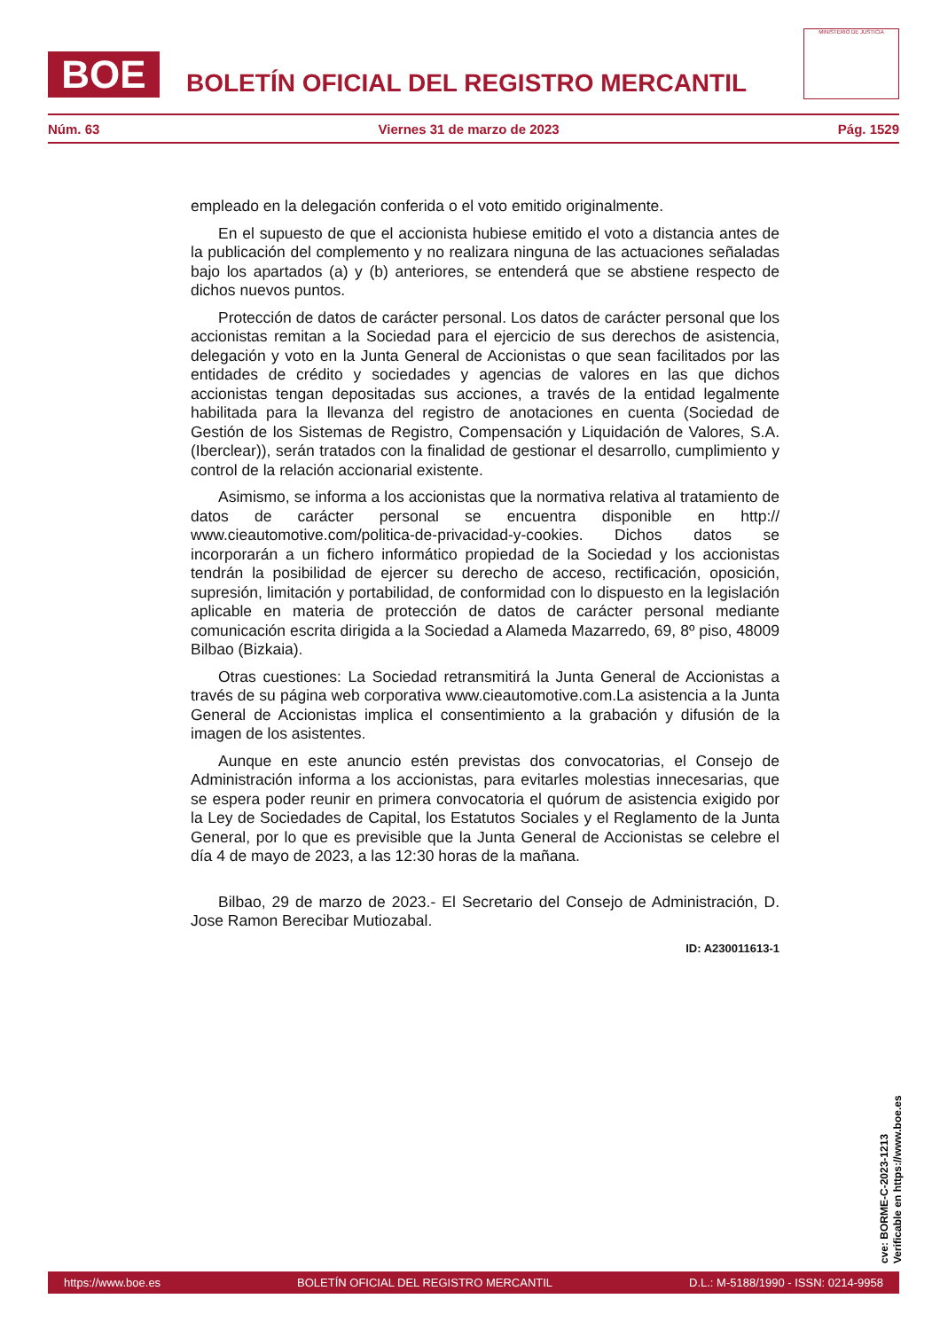BOE
BOLETÍN OFICIAL DEL REGISTRO MERCANTIL
MINISTERIO DE JUSTICIA
Núm. 63 Viernes 31 de marzo de 2023 Pág. 1529
empleado en la delegación conferida o el voto emitido originalmente.
En el supuesto de que el accionista hubiese emitido el voto a distancia antes de la publicación del complemento y no realizara ninguna de las actuaciones señaladas bajo los apartados (a) y (b) anteriores, se entenderá que se abstiene respecto de dichos nuevos puntos.
Protección de datos de carácter personal. Los datos de carácter personal que los accionistas remitan a la Sociedad para el ejercicio de sus derechos de asistencia, delegación y voto en la Junta General de Accionistas o que sean facilitados por las entidades de crédito y sociedades y agencias de valores en las que dichos accionistas tengan depositadas sus acciones, a través de la entidad legalmente habilitada para la llevanza del registro de anotaciones en cuenta (Sociedad de Gestión de los Sistemas de Registro, Compensación y Liquidación de Valores, S.A. (Iberclear)), serán tratados con la finalidad de gestionar el desarrollo, cumplimiento y control de la relación accionarial existente.
Asimismo, se informa a los accionistas que la normativa relativa al tratamiento de datos de carácter personal se encuentra disponible en http:// www.cieautomotive.com/politica-de-privacidad-y-cookies. Dichos datos se incorporarán a un fichero informático propiedad de la Sociedad y los accionistas tendrán la posibilidad de ejercer su derecho de acceso, rectificación, oposición, supresión, limitación y portabilidad, de conformidad con lo dispuesto en la legislación aplicable en materia de protección de datos de carácter personal mediante comunicación escrita dirigida a la Sociedad a Alameda Mazarredo, 69, 8º piso, 48009 Bilbao (Bizkaia).
Otras cuestiones: La Sociedad retransmitirá la Junta General de Accionistas a través de su página web corporativa www.cieautomotive.com.La asistencia a la Junta General de Accionistas implica el consentimiento a la grabación y difusión de la imagen de los asistentes.
Aunque en este anuncio estén previstas dos convocatorias, el Consejo de Administración informa a los accionistas, para evitarles molestias innecesarias, que se espera poder reunir en primera convocatoria el quórum de asistencia exigido por la Ley de Sociedades de Capital, los Estatutos Sociales y el Reglamento de la Junta General, por lo que es previsible que la Junta General de Accionistas se celebre el día 4 de mayo de 2023, a las 12:30 horas de la mañana.
Bilbao, 29 de marzo de 2023.- El Secretario del Consejo de Administración, D. Jose Ramon Berecibar Mutiozabal.
ID: A230011613-1
cve: BORME-C-2023-1213
Verificable en https://www.boe.es
https://www.boe.es BOLETÍN OFICIAL DEL REGISTRO MERCANTIL D.L.: M-5188/1990 - ISSN: 0214-9958